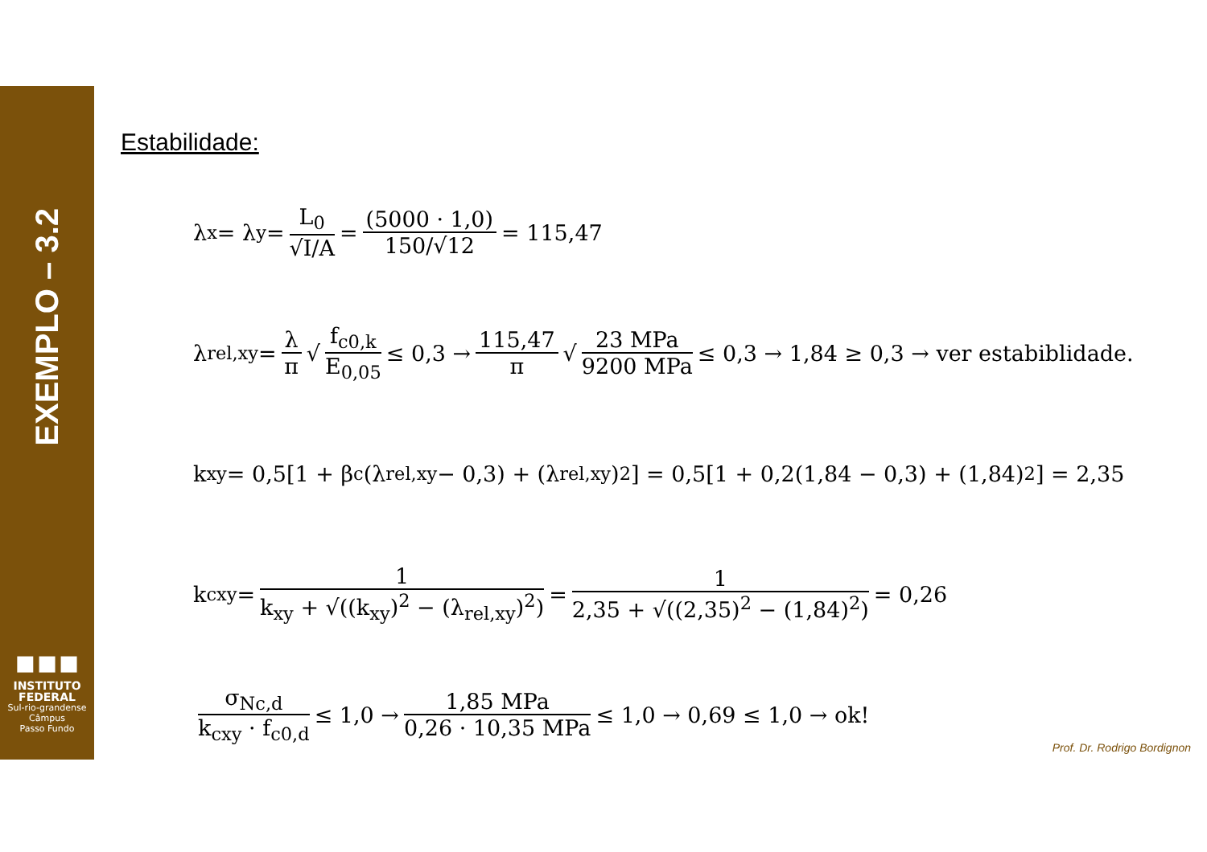EXEMPLO – 3.2
▪▪▪
INSTITUTO
FEDERAL
Sul-rio-grandense
Câmpus
Passo Fundo
Estabilidade:
λ<sub>x</sub> = λ<sub>y</sub> = L<sub>0</sub> √I/A = (5000 · 1,0) 150/√12 = 115,47
λ<sub>rel,xy</sub> = λ π √ f<sub>c0,k</sub> E<sub>0,05</sub> ≤ 0,3 → 115,47 π √ 23 MPa 9200 MPa ≤ 0,3 → 1,84 ≥ 0,3 → ver estabiblidade.
k<sub>xy</sub> = 0,5[1 + β<sub>c</sub>(λ<sub>rel,xy</sub> − 0,3) + (λ<sub>rel,xy</sub>)<sup>2</sup>] = 0,5[1 + 0,2(1,84 − 0,3) + (1,84)<sup>2</sup>] = 2,35
k<sub>cxy</sub> = 1 k<sub>xy</sub> + √((k<sub>xy</sub>)<sup>2</sup> − (λ<sub>rel,xy</sub>)<sup>2</sup>) = 1 2,35 + √((2,35)<sup>2</sup> − (1,84)<sup>2</sup>) = 0,26
σ<sub>Nc,d</sub> k<sub>cxy</sub> · f<sub>c0,d</sub> ≤ 1,0 → 1,85 MPa 0,26 · 10,35 MPa ≤ 1,0 → 0,69 ≤ 1,0 → ok!
Prof. Dr. Rodrigo Bordignon